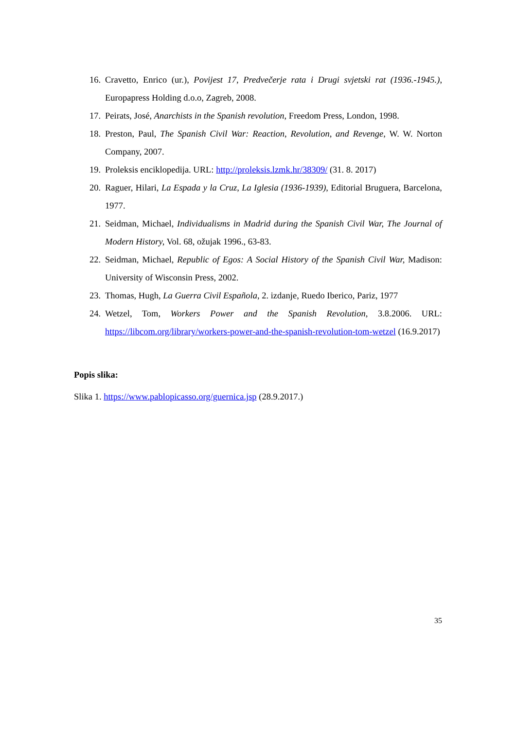16. Cravetto, Enrico (ur.), Povijest 17, Predvečerje rata i Drugi svjetski rat (1936.-1945.), Europapress Holding d.o.o, Zagreb, 2008.
17. Peirats, José, Anarchists in the Spanish revolution, Freedom Press, London, 1998.
18. Preston, Paul, The Spanish Civil War: Reaction, Revolution, and Revenge, W. W. Norton Company, 2007.
19. Proleksis enciklopedija. URL: http://proleksis.lzmk.hr/38309/ (31. 8. 2017)
20. Raguer, Hilari, La Espada y la Cruz, La Iglesia (1936-1939), Editorial Bruguera, Barcelona, 1977.
21. Seidman, Michael, Individualisms in Madrid during the Spanish Civil War, The Journal of Modern History, Vol. 68, ožujak 1996., 63-83.
22. Seidman, Michael, Republic of Egos: A Social History of the Spanish Civil War, Madison: University of Wisconsin Press, 2002.
23. Thomas, Hugh, La Guerra Civil Española, 2. izdanje, Ruedo Iberico, Pariz, 1977
24. Wetzel, Tom, Workers Power and the Spanish Revolution, 3.8.2006. URL: https://libcom.org/library/workers-power-and-the-spanish-revolution-tom-wetzel (16.9.2017)
Popis slika:
Slika 1. https://www.pablopicasso.org/guernica.jsp (28.9.2017.)
35